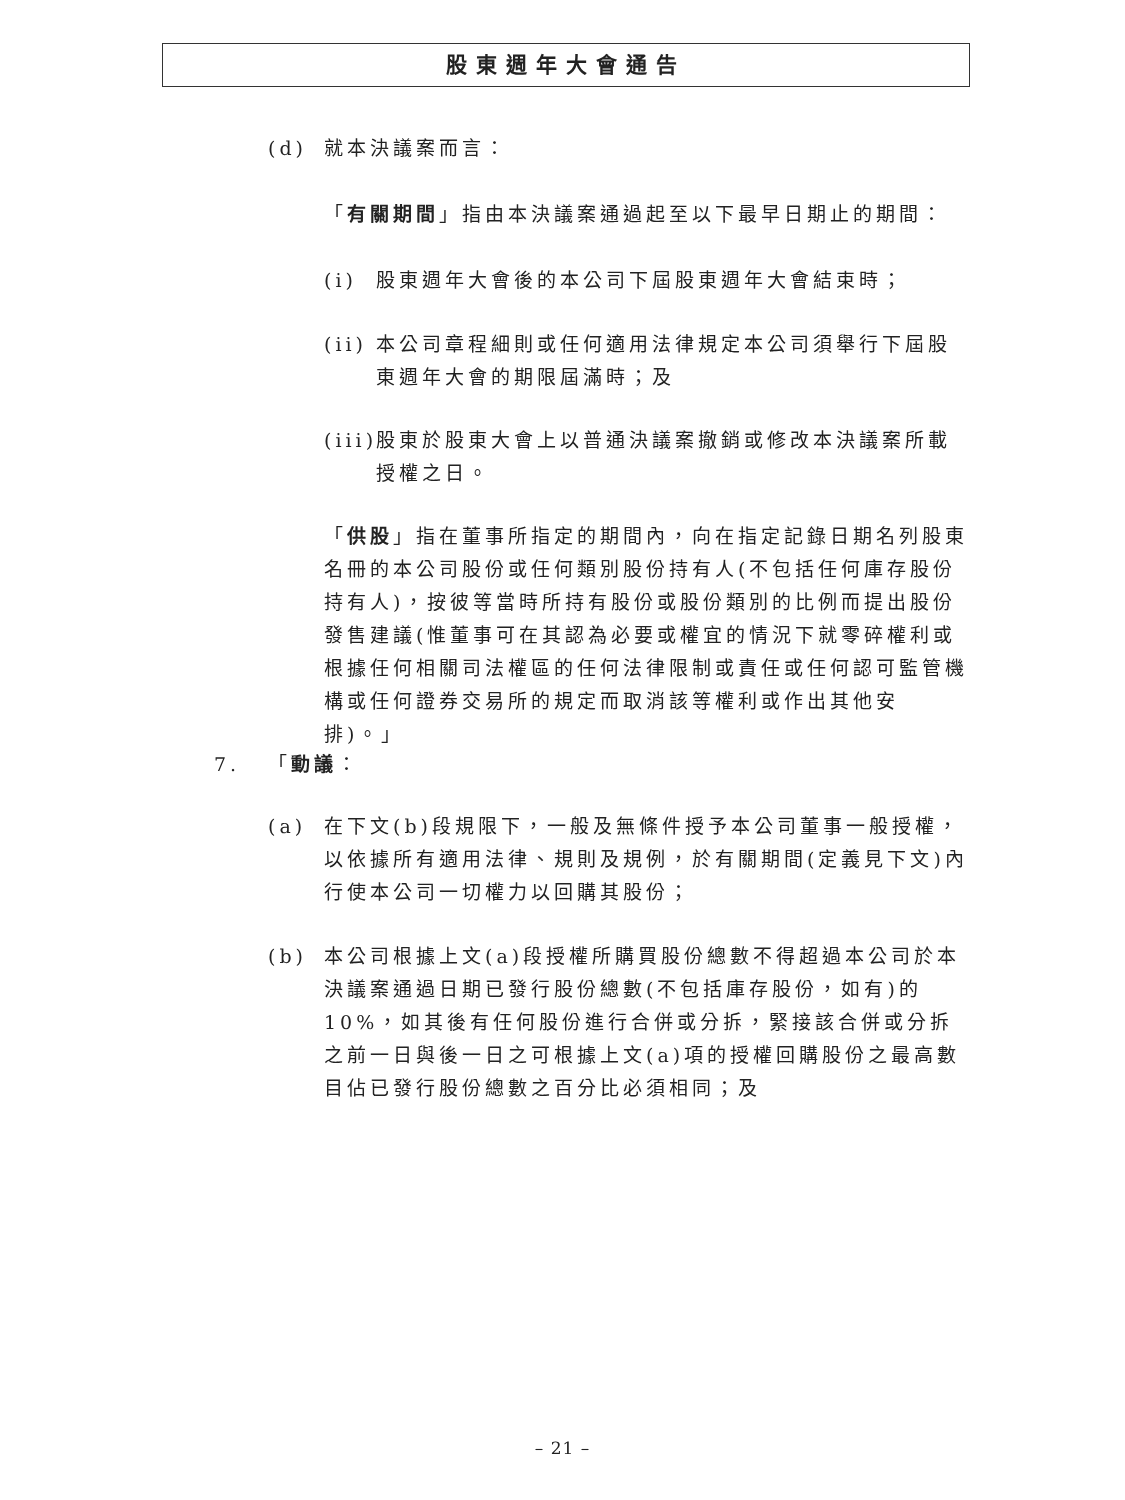股東週年大會通告
(d) 就本決議案而言：
「有關期間」指由本決議案通過起至以下最早日期止的期間：
(i) 股東週年大會後的本公司下屆股東週年大會結束時；
(ii)
本公司章程細則或任何適用法律規定本公司須舉行下屆股東週年大會的期限屆滿時；及
(iii)
股東於股東大會上以普通決議案撤銷或修改本決議案所載授權之日。
「供股」指在董事所指定的期間內，向在指定記錄日期名列股東名冊的本公司股份或任何類別股份持有人(不包括任何庫存股份持有人)，按彼等當時所持有股份或股份類別的比例而提出股份發售建議(惟董事可在其認為必要或權宜的情況下就零碎權利或根據任何相關司法權區的任何法律限制或責任或任何認可監管機構或任何證券交易所的規定而取消該等權利或作出其他安排)。」
7. 「動議：
(a) 在下文(b)段規限下，一般及無條件授予本公司董事一般授權，以依據所有適用法律、規則及規例，於有關期間(定義見下文)內行使本公司一切權力以回購其股份；
(b) 本公司根據上文(a)段授權所購買股份總數不得超過本公司於本決議案通過日期已發行股份總數(不包括庫存股份，如有)的10%，如其後有任何股份進行合併或分拆，緊接該合併或分拆之前一日與後一日之可根據上文(a)項的授權回購股份之最高數目佔已發行股份總數之百分比必須相同；及
– 21 –